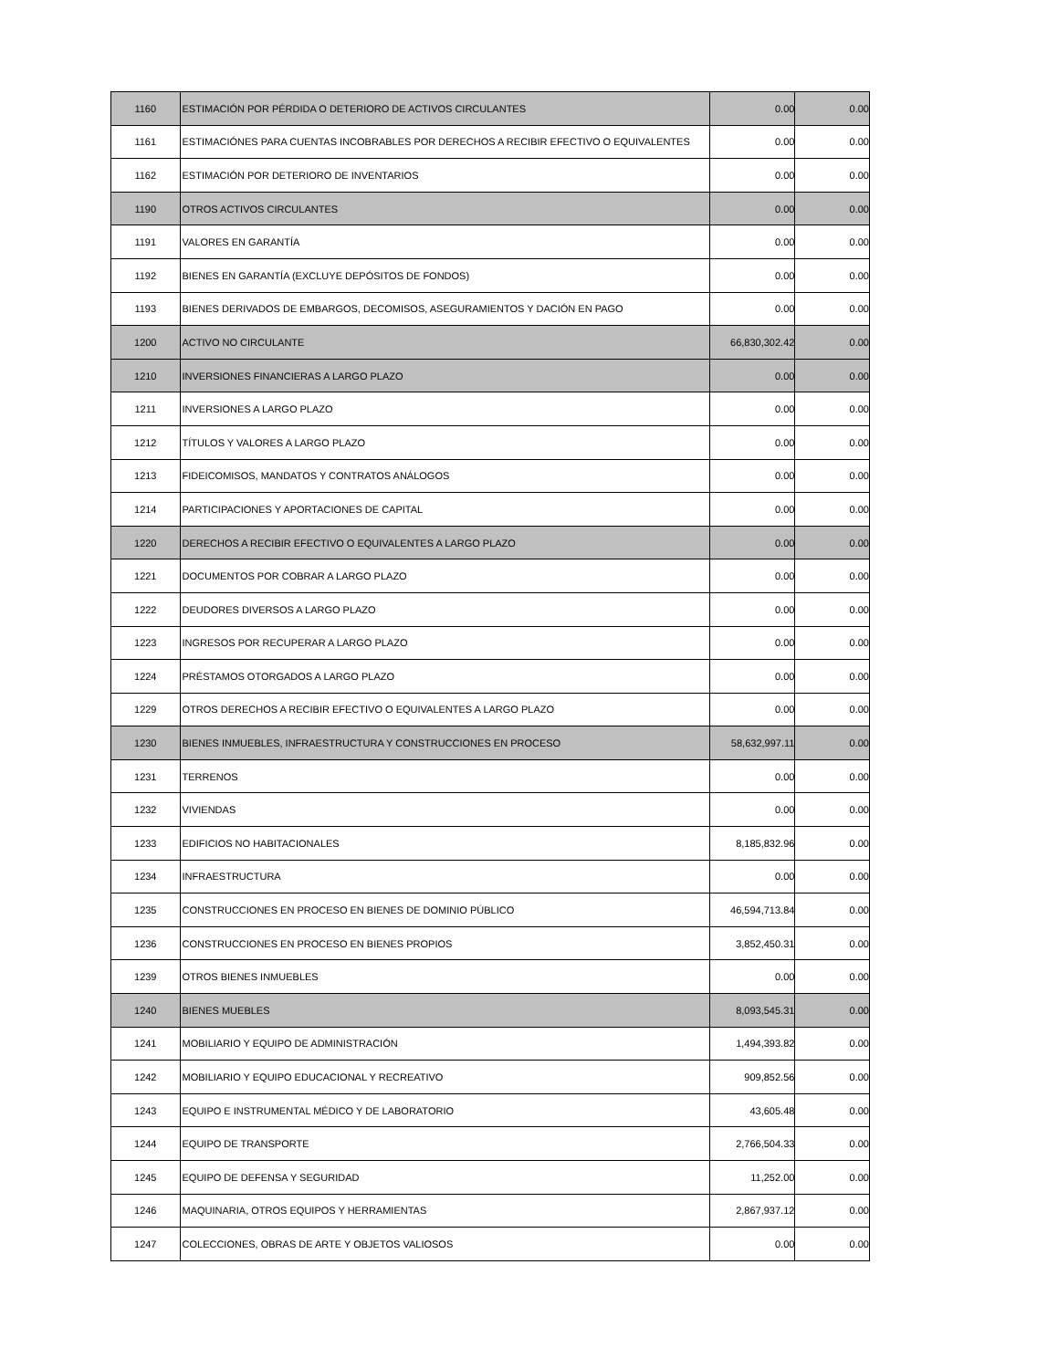| 1160 | ESTIMACIÓN POR PÉRDIDA O DETERIORO DE ACTIVOS CIRCULANTES | 0.00 | 0.00 |
| 1161 | ESTIMACIÓNES PARA CUENTAS INCOBRABLES POR DERECHOS A RECIBIR EFECTIVO O EQUIVALENTES | 0.00 | 0.00 |
| 1162 | ESTIMACIÓN POR DETERIORO DE INVENTARIOS | 0.00 | 0.00 |
| 1190 | OTROS ACTIVOS CIRCULANTES | 0.00 | 0.00 |
| 1191 | VALORES EN GARANTÍA | 0.00 | 0.00 |
| 1192 | BIENES EN GARANTÍA (EXCLUYE DEPÓSITOS DE FONDOS) | 0.00 | 0.00 |
| 1193 | BIENES DERIVADOS DE EMBARGOS, DECOMISOS, ASEGURAMIENTOS Y DACIÓN EN PAGO | 0.00 | 0.00 |
| 1200 | ACTIVO NO CIRCULANTE | 66,830,302.42 | 0.00 |
| 1210 | INVERSIONES FINANCIERAS A LARGO PLAZO | 0.00 | 0.00 |
| 1211 | INVERSIONES A LARGO PLAZO | 0.00 | 0.00 |
| 1212 | TÍTULOS Y VALORES A LARGO PLAZO | 0.00 | 0.00 |
| 1213 | FIDEICOMISOS, MANDATOS Y CONTRATOS ANÁLOGOS | 0.00 | 0.00 |
| 1214 | PARTICIPACIONES Y APORTACIONES DE CAPITAL | 0.00 | 0.00 |
| 1220 | DERECHOS A RECIBIR EFECTIVO O EQUIVALENTES A LARGO PLAZO | 0.00 | 0.00 |
| 1221 | DOCUMENTOS POR COBRAR A LARGO PLAZO | 0.00 | 0.00 |
| 1222 | DEUDORES DIVERSOS A LARGO PLAZO | 0.00 | 0.00 |
| 1223 | INGRESOS POR RECUPERAR A LARGO PLAZO | 0.00 | 0.00 |
| 1224 | PRÉSTAMOS OTORGADOS A LARGO PLAZO | 0.00 | 0.00 |
| 1229 | OTROS DERECHOS A RECIBIR EFECTIVO O EQUIVALENTES A LARGO PLAZO | 0.00 | 0.00 |
| 1230 | BIENES INMUEBLES, INFRAESTRUCTURA Y CONSTRUCCIONES EN PROCESO | 58,632,997.11 | 0.00 |
| 1231 | TERRENOS | 0.00 | 0.00 |
| 1232 | VIVIENDAS | 0.00 | 0.00 |
| 1233 | EDIFICIOS NO HABITACIONALES | 8,185,832.96 | 0.00 |
| 1234 | INFRAESTRUCTURA | 0.00 | 0.00 |
| 1235 | CONSTRUCCIONES EN PROCESO EN BIENES DE DOMINIO PÚBLICO | 46,594,713.84 | 0.00 |
| 1236 | CONSTRUCCIONES EN PROCESO EN BIENES PROPIOS | 3,852,450.31 | 0.00 |
| 1239 | OTROS BIENES INMUEBLES | 0.00 | 0.00 |
| 1240 | BIENES MUEBLES | 8,093,545.31 | 0.00 |
| 1241 | MOBILIARIO Y EQUIPO DE ADMINISTRACIÓN | 1,494,393.82 | 0.00 |
| 1242 | MOBILIARIO Y EQUIPO EDUCACIONAL Y RECREATIVO | 909,852.56 | 0.00 |
| 1243 | EQUIPO E INSTRUMENTAL MÉDICO Y DE LABORATORIO | 43,605.48 | 0.00 |
| 1244 | EQUIPO DE TRANSPORTE | 2,766,504.33 | 0.00 |
| 1245 | EQUIPO DE DEFENSA Y SEGURIDAD | 11,252.00 | 0.00 |
| 1246 | MAQUINARIA, OTROS EQUIPOS Y HERRAMIENTAS | 2,867,937.12 | 0.00 |
| 1247 | COLECCIONES, OBRAS DE ARTE Y OBJETOS VALIOSOS | 0.00 | 0.00 |